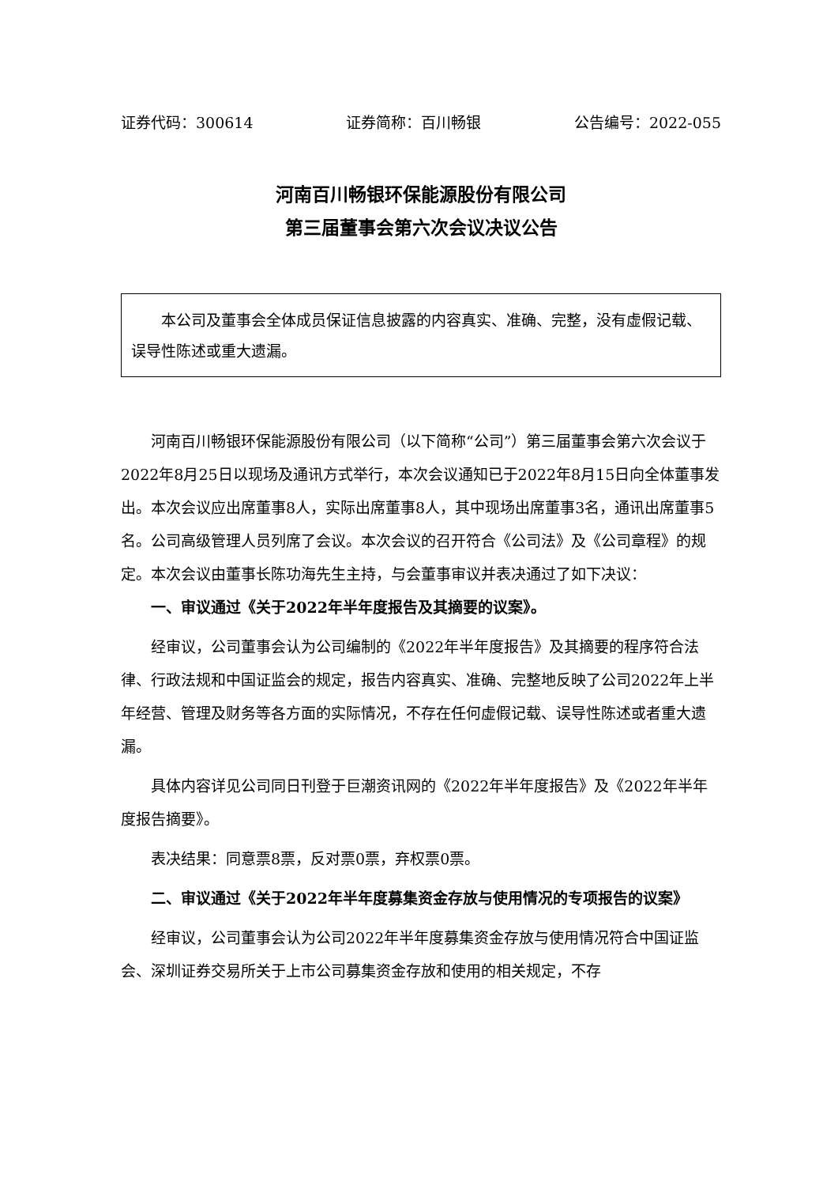证券代码：300614 证券简称：百川畅银 公告编号：2022-055
河南百川畅银环保能源股份有限公司
第三届董事会第六次会议决议公告
本公司及董事会全体成员保证信息披露的内容真实、准确、完整，没有虚假记载、误导性陈述或重大遗漏。
河南百川畅银环保能源股份有限公司（以下简称“公司”）第三届董事会第六次会议于2022年8月25日以现场及通讯方式举行，本次会议通知已于2022年8月15日向全体董事发出。本次会议应出席董事8人，实际出席董事8人，其中现场出席董事3名，通讯出席董事5名。公司高级管理人员列席了会议。本次会议的召开符合《公司法》及《公司章程》的规定。本次会议由董事长陈功海先生主持，与会董事审议并表决通过了如下决议：
一、审议通过《关于2022年半年度报告及其摘要的议案》。
经审议，公司董事会认为公司编制的《2022年半年度报告》及其摘要的程序符合法律、行政法规和中国证监会的规定，报告内容真实、准确、完整地反映了公司2022年上半年经营、管理及财务等各方面的实际情况，不存在任何虚假记载、误导性陈述或者重大遗漏。
具体内容详见公司同日刊登于巨潮资讯网的《2022年半年度报告》及《2022年半年度报告摘要》。
表决结果：同意票8票，反对票0票，弃权票0票。
二、审议通过《关于2022年半年度募集资金存放与使用情况的专项报告的议案》
经审议，公司董事会认为公司2022年半年度募集资金存放与使用情况符合中国证监会、深圳证券交易所关于上市公司募集资金存放和使用的相关规定，不存